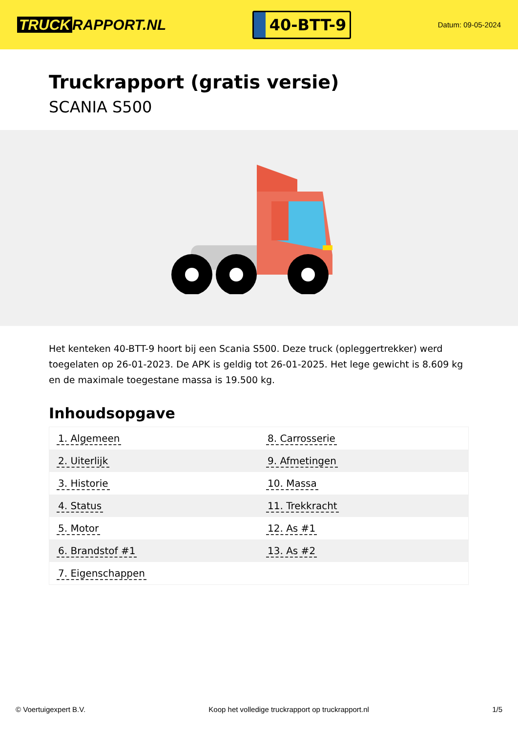TRUCK RAPPORT.NL
40-BTT-9
Datum: 09-05-2024
Truckrapport (gratis versie)
SCANIA S500
Het kenteken 40-BTT-9 hoort bij een Scania S500. Deze truck (opleggertrekker) werd toegelaten op 26-01-2023. De APK is geldig tot 26-01-2025. Het lege gewicht is 8.609 kg en de maximale toegestane massa is 19.500 kg.
Inhoudsopgave
| 1. Algemeen | 8. Carrosserie |
| 2. Uiterlijk | 9. Afmetingen |
| 3. Historie | 10. Massa |
| 4. Status | 11. Trekkracht |
| 5. Motor | 12. As #1 |
| 6. Brandstof #1 | 13. As #2 |
| 7. Eigenschappen | |
© Voertuigexpert B.V. Koop het volledige truckrapport op truckrapport.nl 1/5